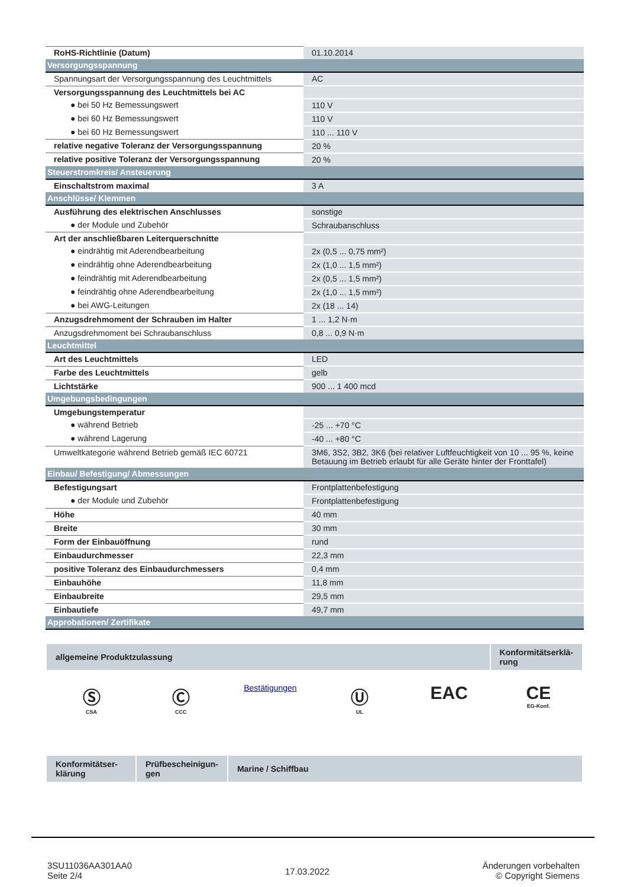| RoHS-Richtlinie (Datum) | 01.10.2014 |
| Versorgungsspannung | |
| Spannungsart der Versorgungsspannung des Leuchtmittels | AC |
| Versorgungsspannung des Leuchtmittels bei AC | |
| ● bei 50 Hz Bemessungswert | 110 V |
| ● bei 60 Hz Bemessungswert | 110 V |
| ● bei 60 Hz Bemessungswert | 110 ... 110 V |
| relative negative Toleranz der Versorgungsspannung | 20 % |
| relative positive Toleranz der Versorgungsspannung | 20 % |
| Steuerstromkreis/ Ansteuerung | |
| Einschaltstrom maximal | 3 A |
| Anschlüsse/ Klemmen | |
| Ausführung des elektrischen Anschlusses | sonstige |
| ● der Module und Zubehör | Schraubanschluss |
| Art der anschließbaren Leiterquerschnitte | |
| ● eindrähtig mit Aderendbearbeitung | 2x (0,5 ... 0,75 mm²) |
| ● eindrähtig ohne Aderendbearbeitung | 2x (1,0 ... 1,5 mm²) |
| ● feindrähtig mit Aderendbearbeitung | 2x (0,5 ... 1,5 mm²) |
| ● feindrähtig ohne Aderendbearbeitung | 2x (1,0 ... 1,5 mm²) |
| ● bei AWG-Leitungen | 2x (18 ... 14) |
| Anzugsdrehmoment der Schrauben im Halter | 1 ... 1,2 N·m |
| Anzugsdrehmoment bei Schraubanschluss | 0,8 ... 0,9 N·m |
| Leuchtmittel | |
| Art des Leuchtmittels | LED |
| Farbe des Leuchtmittels | gelb |
| Lichtstärke | 900 ... 1 400 mcd |
| Umgebungsbedingungen | |
| Umgebungstemperatur | |
| ● während Betrieb | -25 ... +70 °C |
| ● während Lagerung | -40 ... +80 °C |
| Umweltkategorie während Betrieb gemäß IEC 60721 | 3M6, 3S2, 3B2, 3K6 (bei relativer Luftfeuchtigkeit von 10 ... 95 %, keine Betauung im Betrieb erlaubt für alle Geräte hinter der Fronttafel) |
| Einbau/ Befestigung/ Abmessungen | |
| Befestigungsart | Frontplattenbefestigung |
| ● der Module und Zubehör | Frontplattenbefestigung |
| Höhe | 40 mm |
| Breite | 30 mm |
| Form der Einbauöffnung | rund |
| Einbaudurchmesser | 22,3 mm |
| positive Toleranz des Einbaudurchmessers | 0,4 mm |
| Einbauhöhe | 11,8 mm |
| Einbaubreite | 29,5 mm |
| Einbautiefe | 49,7 mm |
| Approbationen/ Zertifikate | |
| allgemeine Produktzulassung | Konformitätserklä- rung |
Ⓢ
CSA
Ⓒ
CCC
Bestätigungen
Ⓤ
UL
EAC CE
EG-Konf.
| Konformitätser- klärung | Prüfbescheinigun- gen | Marine / Schiffbau |
3SU11036AA301AA0
Seite 2/4
17.03.2022
Änderungen vorbehalten
© Copyright Siemens